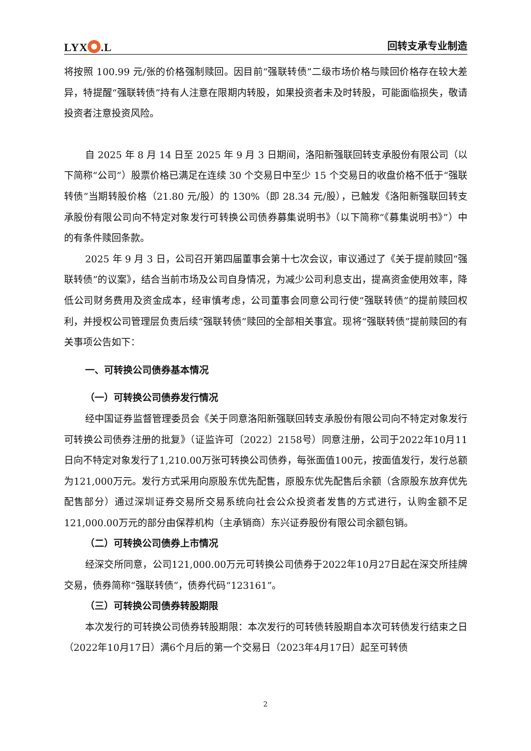LYX .L
回转支承专业制造
将按照 100.99 元/张的价格强制赎回。因目前“强联转债”二级市场价格与赎回价格存在较大差异，特提醒“强联转债”持有人注意在限期内转股，如果投资者未及时转股，可能面临损失，敬请投资者注意投资风险。
自 2025 年 8 月 14 日至 2025 年 9 月 3 日期间，洛阳新强联回转支承股份有限公司（以下简称“公司”）股票价格已满足在连续 30 个交易日中至少 15 个交易日的收盘价格不低于“强联转债”当期转股价格（21.80 元/股）的 130%（即 28.34 元/股），已触发《洛阳新强联回转支承股份有限公司向不特定对象发行可转换公司债券募集说明书》（以下简称“《募集说明书》”）中的有条件赎回条款。
2025 年 9 月 3 日，公司召开第四届董事会第十七次会议，审议通过了《关于提前赎回“强联转债”的议案》，结合当前市场及公司自身情况，为减少公司利息支出，提高资金使用效率，降低公司财务费用及资金成本，经审慎考虑，公司董事会同意公司行使“强联转债”的提前赎回权利，并授权公司管理层负责后续“强联转债”赎回的全部相关事宜。现将“强联转债”提前赎回的有关事项公告如下：
一、可转换公司债券基本情况
（一）可转换公司债券发行情况
经中国证券监督管理委员会《关于同意洛阳新强联回转支承股份有限公司向不特定对象发行可转换公司债券注册的批复》（证监许可〔2022〕2158号）同意注册，公司于2022年10月11日向不特定对象发行了1,210.00万张可转换公司债券，每张面值100元，按面值发行，发行总额为121,000万元。发行方式采用向原股东优先配售，原股东优先配售后余额（含原股东放弃优先配售部分）通过深圳证券交易所交易系统向社会公众投资者发售的方式进行，认购金额不足121,000.00万元的部分由保荐机构（主承销商）东兴证券股份有限公司余额包销。
（二）可转换公司债券上市情况
经深交所同意，公司121,000.00万元可转换公司债券于2022年10月27日起在深交所挂牌交易，债券简称“强联转债”，债券代码“123161”。
（三）可转换公司债券转股期限
本次发行的可转换公司债券转股期限：本次发行的可转债转股期自本次可转债发行结束之日（2022年10月17日）满6个月后的第一个交易日（2023年4月17日）起至可转债
2